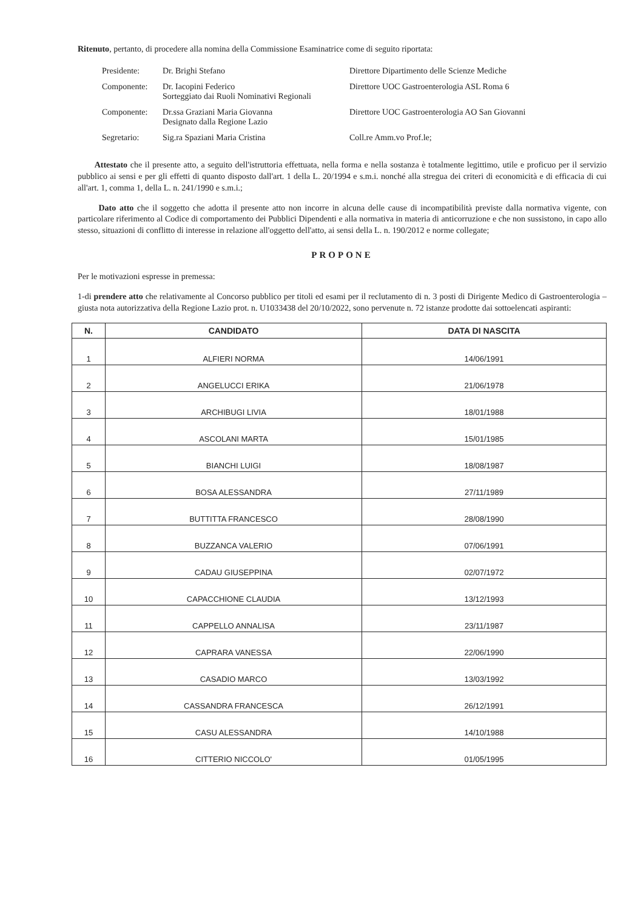Ritenuto, pertanto, di procedere alla nomina della Commissione Esaminatrice come di seguito riportata:
| Presidente: | Dr. Brighi Stefano | Direttore Dipartimento delle Scienze Mediche |
| Componente: | Dr. Iacopini Federico Sorteggiato dai Ruoli Nominativi Regionali | Direttore UOC Gastroenterologia ASL Roma 6 |
| Componente: | Dr.ssa Graziani Maria Giovanna Designato dalla Regione Lazio | Direttore UOC Gastroenterologia AO San Giovanni |
| Segretario: | Sig.ra Spaziani Maria Cristina | Coll.re Amm.vo Prof.le; |
Attestato che il presente atto, a seguito dell'istruttoria effettuata, nella forma e nella sostanza è totalmente legittimo, utile e proficuo per il servizio pubblico ai sensi e per gli effetti di quanto disposto dall'art. 1 della L. 20/1994 e s.m.i. nonché alla stregua dei criteri di economicità e di efficacia di cui all'art. 1, comma 1, della L. n. 241/1990 e s.m.i.;
Dato atto che il soggetto che adotta il presente atto non incorre in alcuna delle cause di incompatibilità previste dalla normativa vigente, con particolare riferimento al Codice di comportamento dei Pubblici Dipendenti e alla normativa in materia di anticorruzione e che non sussistono, in capo allo stesso, situazioni di conflitto di interesse in relazione all'oggetto dell'atto, ai sensi della L. n. 190/2012 e norme collegate;
PROPONE
Per le motivazioni espresse in premessa:
1-di prendere atto che relativamente al Concorso pubblico per titoli ed esami per il reclutamento di n. 3 posti di Dirigente Medico di Gastroenterologia – giusta nota autorizzativa della Regione Lazio prot. n. U1033438 del 20/10/2022, sono pervenute n. 72 istanze prodotte dai sottoelencati aspiranti:
| N. | CANDIDATO | DATA DI NASCITA |
| --- | --- | --- |
| 1 | ALFIERI NORMA | 14/06/1991 |
| 2 | ANGELUCCI ERIKA | 21/06/1978 |
| 3 | ARCHIBUGI LIVIA | 18/01/1988 |
| 4 | ASCOLANI MARTA | 15/01/1985 |
| 5 | BIANCHI LUIGI | 18/08/1987 |
| 6 | BOSA ALESSANDRA | 27/11/1989 |
| 7 | BUTTITTA FRANCESCO | 28/08/1990 |
| 8 | BUZZANCA VALERIO | 07/06/1991 |
| 9 | CADAU GIUSEPPINA | 02/07/1972 |
| 10 | CAPACCHIONE CLAUDIA | 13/12/1993 |
| 11 | CAPPELLO ANNALISA | 23/11/1987 |
| 12 | CAPRARA VANESSA | 22/06/1990 |
| 13 | CASADIO MARCO | 13/03/1992 |
| 14 | CASSANDRA FRANCESCA | 26/12/1991 |
| 15 | CASU ALESSANDRA | 14/10/1988 |
| 16 | CITTERIO NICCOLO' | 01/05/1995 |